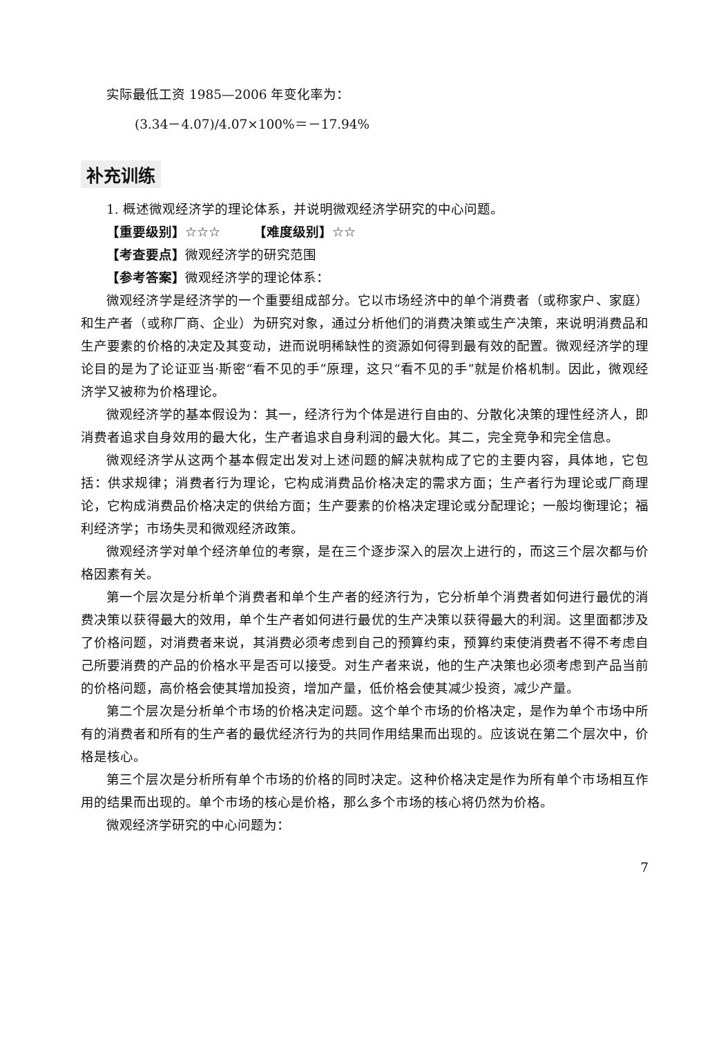实际最低工资 1985—2006 年变化率为：
(3.34－4.07)/4.07×100%＝－17.94%
补充训练
1. 概述微观经济学的理论体系，并说明微观经济学研究的中心问题。
【重要级别】☆☆☆　　　【难度级别】☆☆
【考查要点】微观经济学的研究范围
【参考答案】微观经济学的理论体系：
微观经济学是经济学的一个重要组成部分。它以市场经济中的单个消费者（或称家户、家庭）和生产者（或称厂商、企业）为研究对象，通过分析他们的消费决策或生产决策，来说明消费品和生产要素的价格的决定及其变动，进而说明稀缺性的资源如何得到最有效的配置。微观经济学的理论目的是为了论证亚当·斯密“看不见的手”原理，这只“看不见的手”就是价格机制。因此，微观经济学又被称为价格理论。
微观经济学的基本假设为：其一，经济行为个体是进行自由的、分散化决策的理性经济人，即消费者追求自身效用的最大化，生产者追求自身利润的最大化。其二，完全竞争和完全信息。
微观经济学从这两个基本假定出发对上述问题的解决就构成了它的主要内容，具体地，它包括：供求规律；消费者行为理论，它构成消费品价格决定的需求方面；生产者行为理论或厂商理论，它构成消费品价格决定的供给方面；生产要素的价格决定理论或分配理论；一般均衡理论；福利经济学；市场失灵和微观经济政策。
微观经济学对单个经济单位的考察，是在三个逐步深入的层次上进行的，而这三个层次都与价格因素有关。
第一个层次是分析单个消费者和单个生产者的经济行为，它分析单个消费者如何进行最优的消费决策以获得最大的效用，单个生产者如何进行最优的生产决策以获得最大的利润。这里面都涉及了价格问题，对消费者来说，其消费必须考虑到自己的预算约束，预算约束使消费者不得不考虑自己所要消费的产品的价格水平是否可以接受。对生产者来说，他的生产决策也必须考虑到产品当前的价格问题，高价格会使其增加投资，增加产量，低价格会使其减少投资，减少产量。
第二个层次是分析单个市场的价格决定问题。这个单个市场的价格决定，是作为单个市场中所有的消费者和所有的生产者的最优经济行为的共同作用结果而出现的。应该说在第二个层次中，价格是核心。
第三个层次是分析所有单个市场的价格的同时决定。这种价格决定是作为所有单个市场相互作用的结果而出现的。单个市场的核心是价格，那么多个市场的核心将仍然为价格。
微观经济学研究的中心问题为：
7